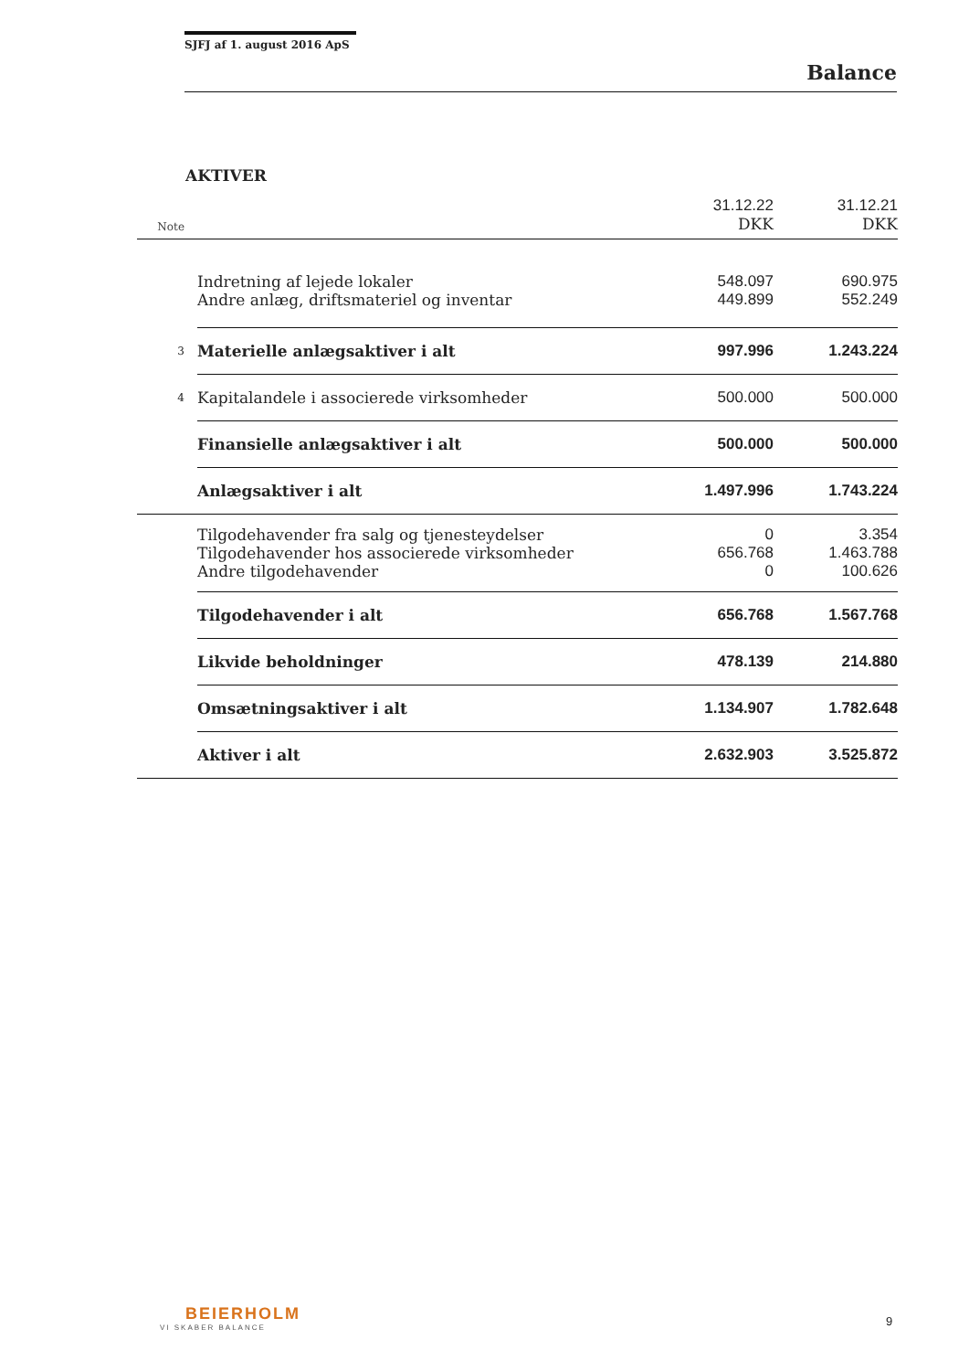SJFJ af 1. august 2016 ApS
Balance
AKTIVER
| | | 31.12.22 | 31.12.21 |
| Note | | DKK | DKK |
| | Indretning af lejede lokaler | 548.097 | 690.975 |
| | Andre anlæg, driftsmateriel og inventar | 449.899 | 552.249 |
| 3 | Materielle anlægsaktiver i alt | 997.996 | 1.243.224 |
| 4 | Kapitalandele i associerede virksomheder | 500.000 | 500.000 |
| | Finansielle anlægsaktiver i alt | 500.000 | 500.000 |
| | Anlægsaktiver i alt | 1.497.996 | 1.743.224 |
| | Tilgodehavender fra salg og tjenesteydelser | 0 | 3.354 |
| | Tilgodehavender hos associerede virksomheder | 656.768 | 1.463.788 |
| | Andre tilgodehavender | 0 | 100.626 |
| | Tilgodehavender i alt | 656.768 | 1.567.768 |
| | Likvide beholdninger | 478.139 | 214.880 |
| | Omsætningsaktiver i alt | 1.134.907 | 1.782.648 |
| | Aktiver i alt | 2.632.903 | 3.525.872 |
BEIERHOLM
VI SKABER BALANCE
9